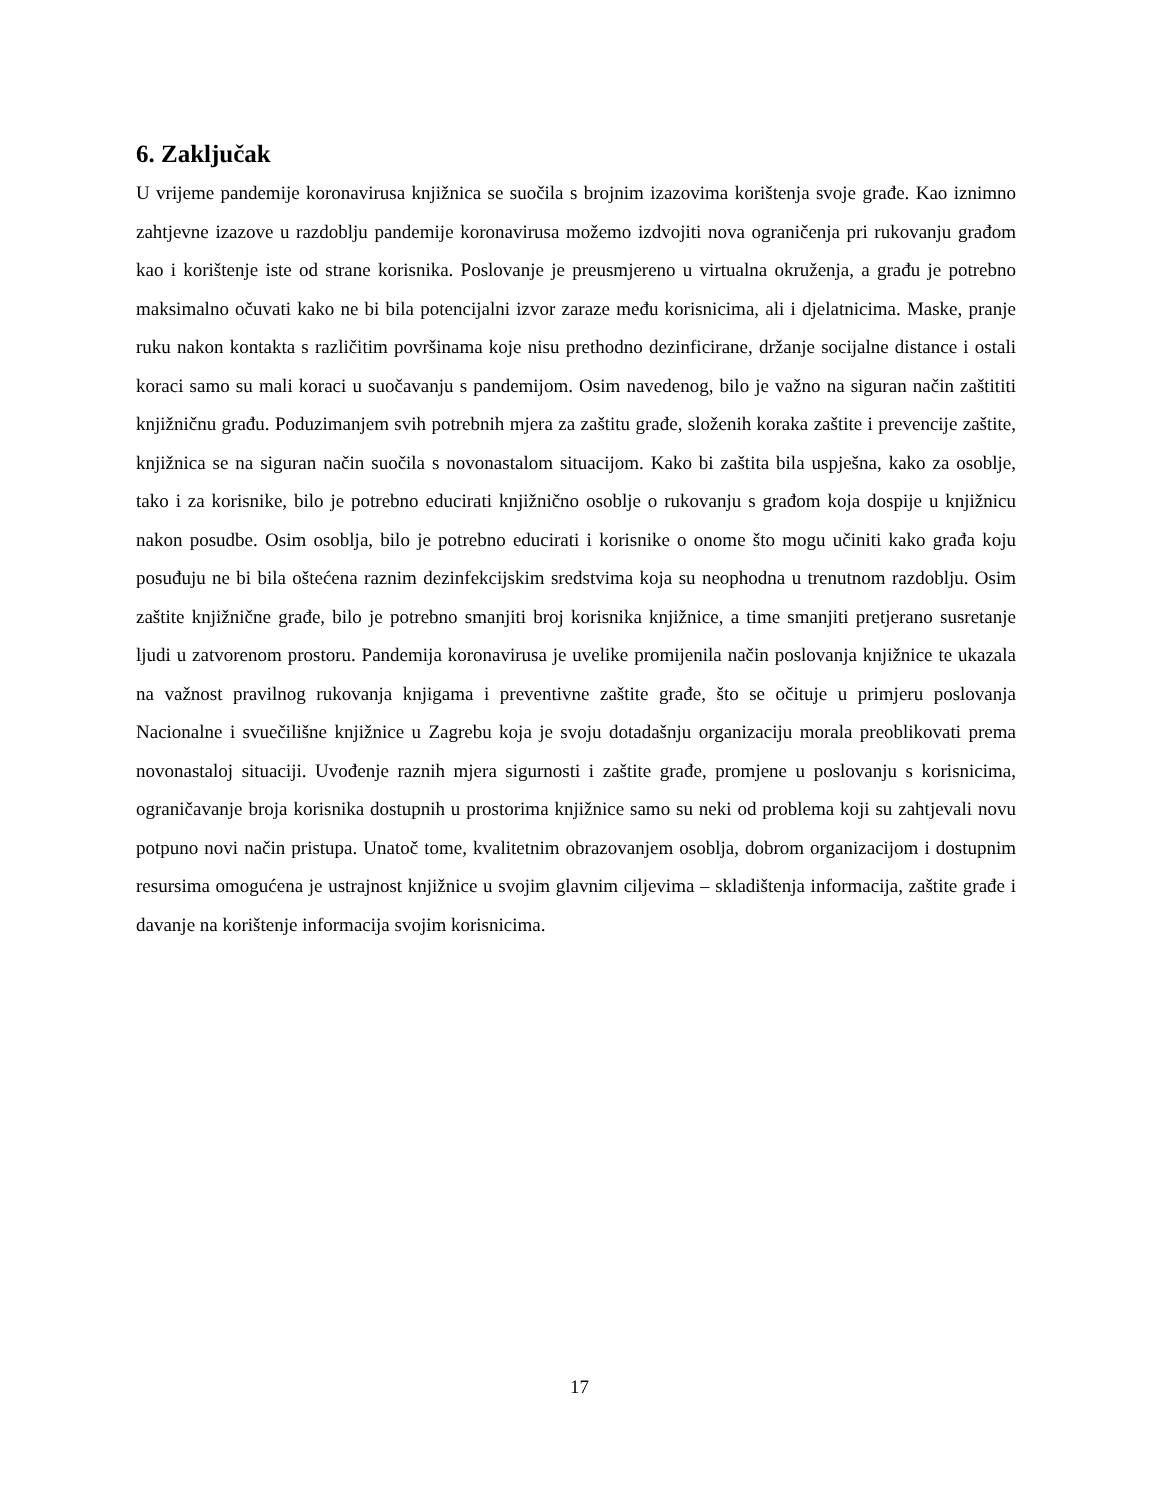6. Zaključak
U vrijeme pandemije koronavirusa knjižnica se suočila s brojnim izazovima korištenja svoje građe. Kao iznimno zahtjevne izazove u razdoblju pandemije koronavirusa možemo izdvojiti nova ograničenja pri rukovanju građom kao i korištenje iste od strane korisnika. Poslovanje je preusmjereno u virtualna okruženja, a građu je potrebno maksimalno očuvati kako ne bi bila potencijalni izvor zaraze među korisnicima, ali i djelatnicima. Maske, pranje ruku nakon kontakta s različitim površinama koje nisu prethodno dezinficirane, držanje socijalne distance i ostali koraci samo su mali koraci u suočavanju s pandemijom. Osim navedenog, bilo je važno na siguran način zaštititi knjižničnu građu. Poduzimanjem svih potrebnih mjera za zaštitu građe, složenih koraka zaštite i prevencije zaštite, knjižnica se na siguran način suočila s novonastalom situacijom. Kako bi zaštita bila uspješna, kako za osoblje, tako i za korisnike, bilo je potrebno educirati knjižnično osoblje o rukovanju s građom koja dospije u knjižnicu nakon posudbe. Osim osoblja, bilo je potrebno educirati i korisnike o onome što mogu učiniti kako građa koju posuđuju ne bi bila oštećena raznim dezinfekcijskim sredstvima koja su neophodna u trenutnom razdoblju. Osim zaštite knjižnične građe, bilo je potrebno smanjiti broj korisnika knjižnice, a time smanjiti pretjerano susretanje ljudi u zatvorenom prostoru. Pandemija koronavirusa je uvelike promijenila način poslovanja knjižnice te ukazala na važnost pravilnog rukovanja knjigama i preventivne zaštite građe, što se očituje u primjeru poslovanja Nacionalne i svuečilišne knjižnice u Zagrebu koja je svoju dotadašnju organizaciju morala preoblikovati prema novonastaloj situaciji. Uvođenje raznih mjera sigurnosti i zaštite građe, promjene u poslovanju s korisnicima, ograničavanje broja korisnika dostupnih u prostorima knjižnice samo su neki od problema koji su zahtjevali novu potpuno novi način pristupa. Unatoč tome, kvalitetnim obrazovanjem osoblja, dobrom organizacijom i dostupnim resursima omogućena je ustrajnost knjižnice u svojim glavnim ciljevima – skladištenja informacija, zaštite građe i davanje na korištenje informacija svojim korisnicima.
17